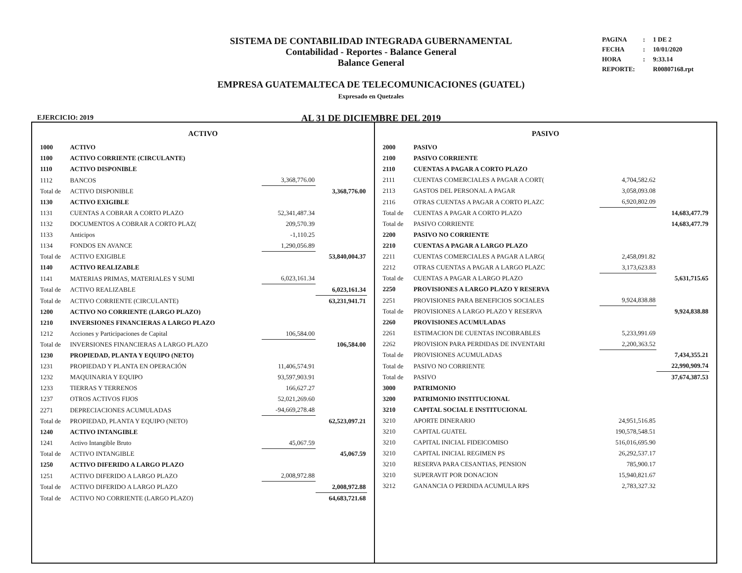SISTEMA DE CONTABILIDAD INTEGRADA GUBERNAMENTAL
Contabilidad - Reportes - Balance General
Balance General
EMPRESA GUATEMALTECA DE TELECOMUNICACIONES (GUATEL)
Expresado en Quetzales
AL 31 DE DICIEMBRE DEL 2019
| PAGINA | : | 1 DE 2 |
| FECHA | : | 10/01/2020 |
| HORA | : | 9:33.14 |
| REPORTE: | | R00807168.rpt |
EJERCICIO: 2019
ACTIVO
| 1000 | ACTIVO | | |
| 1100 | ACTIVO CORRIENTE (CIRCULANTE) | | |
| 1110 | ACTIVO DISPONIBLE | | |
| 1112 | BANCOS | 3,368,776.00 | |
| Total de | ACTIVO DISPONIBLE | | 3,368,776.00 |
| 1130 | ACTIVO EXIGIBLE | | |
| 1131 | CUENTAS A COBRAR A CORTO PLAZO | 52,341,487.34 | |
| 1132 | DOCUMENTOS A COBRAR A CORTO PLAZ( | 209,570.39 | |
| 1133 | Anticipos | -1,110.25 | |
| 1134 | FONDOS EN AVANCE | 1,290,056.89 | |
| Total de | ACTIVO EXIGIBLE | | 53,840,004.37 |
| 1140 | ACTIVO REALIZABLE | | |
| 1141 | MATERIAS PRIMAS, MATERIALES Y SUMI | 6,023,161.34 | |
| Total de | ACTIVO REALIZABLE | | 6,023,161.34 |
| Total de | ACTIVO CORRIENTE (CIRCULANTE) | | 63,231,941.71 |
| 1200 | ACTIVO NO CORRIENTE (LARGO PLAZO) | | |
| 1210 | INVERSIONES FINANCIERAS A LARGO PLAZO | | |
| 1212 | Acciones y Participaciones de Capital | 106,584.00 | |
| Total de | INVERSIONES FINANCIERAS A LARGO PLAZO | | 106,584.00 |
| 1230 | PROPIEDAD, PLANTA Y EQUIPO (NETO) | | |
| 1231 | PROPIEDAD Y PLANTA EN OPERACIÓN | 11,406,574.91 | |
| 1232 | MAQUINARIA Y EQUIPO | 93,597,903.91 | |
| 1233 | TIERRAS Y TERRENOS | 166,627.27 | |
| 1237 | OTROS ACTIVOS FIJOS | 52,021,269.60 | |
| 2271 | DEPRECIACIONES ACUMULADAS | -94,669,278.48 | |
| Total de | PROPIEDAD, PLANTA Y EQUIPO (NETO) | | 62,523,097.21 |
| 1240 | ACTIVO INTANGIBLE | | |
| 1241 | Activo Intangible Bruto | 45,067.59 | |
| Total de | ACTIVO INTANGIBLE | | 45,067.59 |
| 1250 | ACTIVO DIFERIDO A LARGO PLAZO | | |
| 1251 | ACTIVO DIFERIDO A LARGO PLAZO | 2,008,972.88 | |
| Total de | ACTIVO DIFERIDO A LARGO PLAZO | | 2,008,972.88 |
| Total de | ACTIVO NO CORRIENTE (LARGO PLAZO) | | 64,683,721.68 |
PASIVO
| 2000 | PASIVO | | |
| 2100 | PASIVO CORRIENTE | | |
| 2110 | CUENTAS A PAGAR A CORTO PLAZO | | |
| 2111 | CUENTAS COMERCIALES A PAGAR A CORT( | 4,704,582.62 | |
| 2113 | GASTOS DEL PERSONAL A PAGAR | 3,058,093.08 | |
| 2116 | OTRAS CUENTAS A PAGAR A CORTO PLAZC | 6,920,802.09 | |
| Total de | CUENTAS A PAGAR A CORTO PLAZO | | 14,683,477.79 |
| Total de | PASIVO CORRIENTE | | 14,683,477.79 |
| 2200 | PASIVO NO CORRIENTE | | |
| 2210 | CUENTAS A PAGAR A LARGO PLAZO | | |
| 2211 | CUENTAS COMERCIALES A PAGAR A LARG( | 2,458,091.82 | |
| 2212 | OTRAS CUENTAS A PAGAR A LARGO PLAZC | 3,173,623.83 | |
| Total de | CUENTAS A PAGAR A LARGO PLAZO | | 5,631,715.65 |
| 2250 | PROVISIONES A LARGO PLAZO Y RESERVA | | |
| 2251 | PROVISIONES PARA BENEFICIOS SOCIALES | 9,924,838.88 | |
| Total de | PROVISIONES A LARGO PLAZO Y RESERVA | | 9,924,838.88 |
| 2260 | PROVISIONES ACUMULADAS | | |
| 2261 | ESTIMACION DE CUENTAS INCOBRABLES | 5,233,991.69 | |
| 2262 | PROVISION PARA PERDIDAS DE INVENTARI | 2,200,363.52 | |
| Total de | PROVISIONES ACUMULADAS | | 7,434,355.21 |
| Total de | PASIVO NO CORRIENTE | | 22,990,909.74 |
| Total de | PASIVO | | 37,674,387.53 |
| 3000 | PATRIMONIO | | |
| 3200 | PATRIMONIO INSTITUCIONAL | | |
| 3210 | CAPITAL SOCIAL E INSTITUCIONAL | | |
| 3210 | APORTE DINERARIO | 24,951,516.85 | |
| 3210 | CAPITAL GUATEL | 190,578,548.51 | |
| 3210 | CAPITAL INICIAL FIDEICOMISO | 516,016,695.90 | |
| 3210 | CAPITAL INICIAL REGIMEN PS | 26,292,537.17 | |
| 3210 | RESERVA PARA CESANTIAS, PENSION | 785,900.17 | |
| 3210 | SUPERAVIT POR DONACION | 15,940,821.67 | |
| 3212 | GANANCIA O PERDIDA ACUMULA RPS | 2,783,327.32 | |